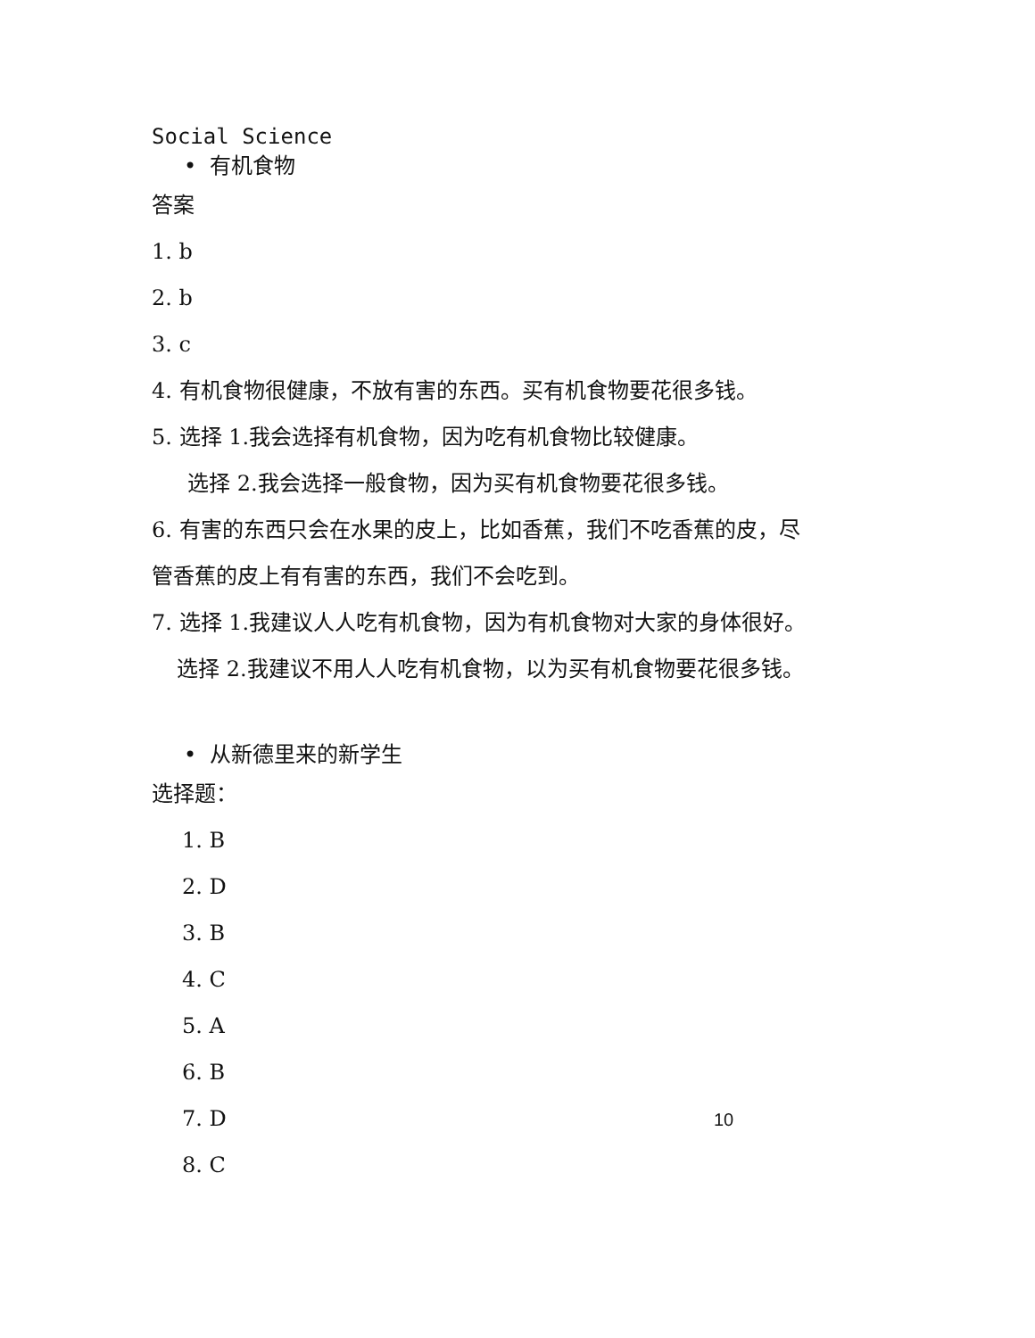Social Science
• 有机食物
答案
1. b
2. b
3. c
4. 有机食物很健康，不放有害的东西。买有机食物要花很多钱。
5. 选择 1.我会选择有机食物，因为吃有机食物比较健康。
选择 2.我会选择一般食物，因为买有机食物要花很多钱。
6. 有害的东西只会在水果的皮上，比如香蕉，我们不吃香蕉的皮，尽
管香蕉的皮上有有害的东西，我们不会吃到。
7. 选择 1.我建议人人吃有机食物，因为有机食物对大家的身体很好。
选择 2.我建议不用人人吃有机食物，以为买有机食物要花很多钱。
• 从新德里来的新学生
选择题：
1. B
2. D
3. B
4. C
5. A
6. B
7. D
8. C
10